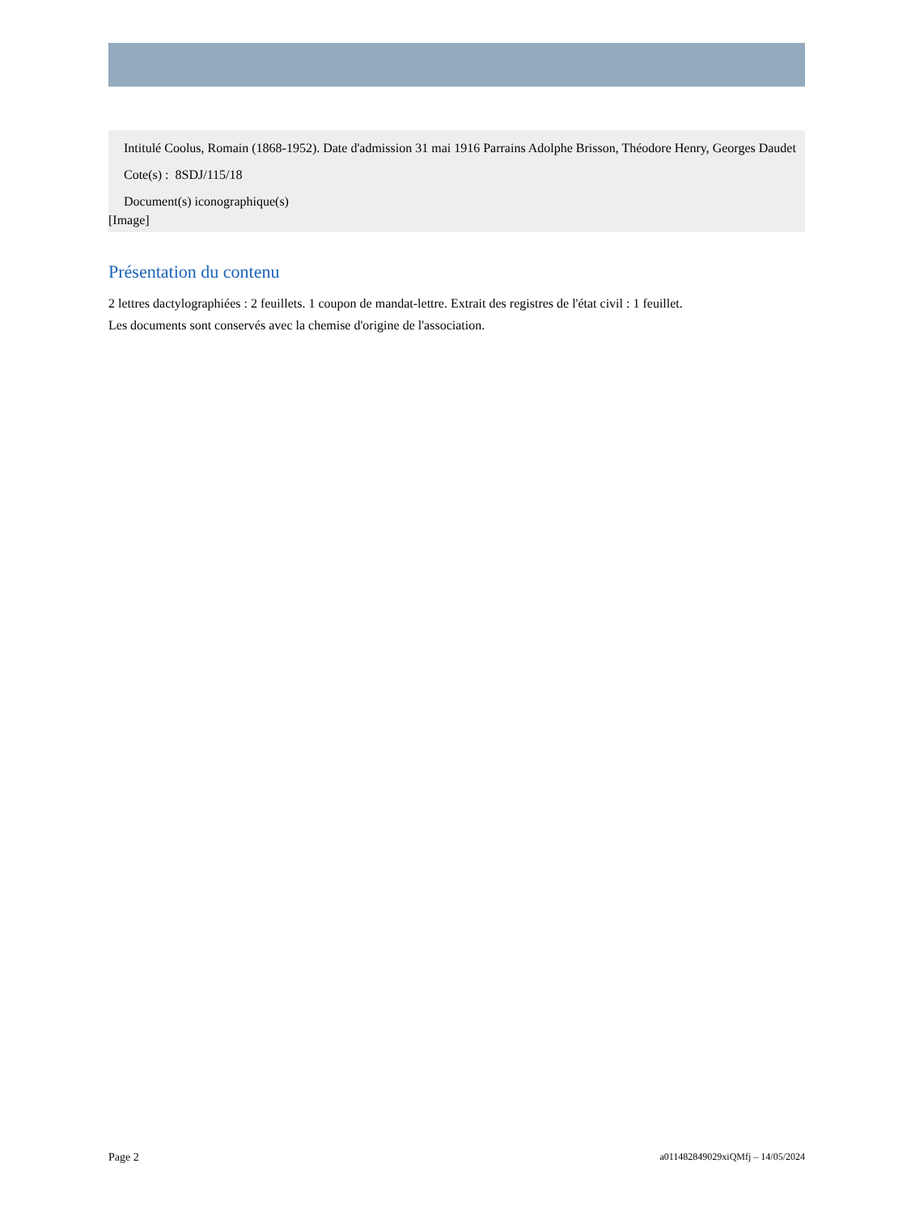Intitulé Coolus, Romain (1868-1952). Date d'admission 31 mai 1916 Parrains Adolphe Brisson, Théodore Henry, Georges Daudet
Cote(s) : 8SDJ/115/18
Document(s) iconographique(s)
[Image]
Présentation du contenu
2 lettres dactylographiées : 2 feuillets. 1 coupon de mandat-lettre. Extrait des registres de l'état civil : 1 feuillet.
Les documents sont conservés avec la chemise d'origine de l'association.
Page 2 a011482849029xiQMfj – 14/05/2024